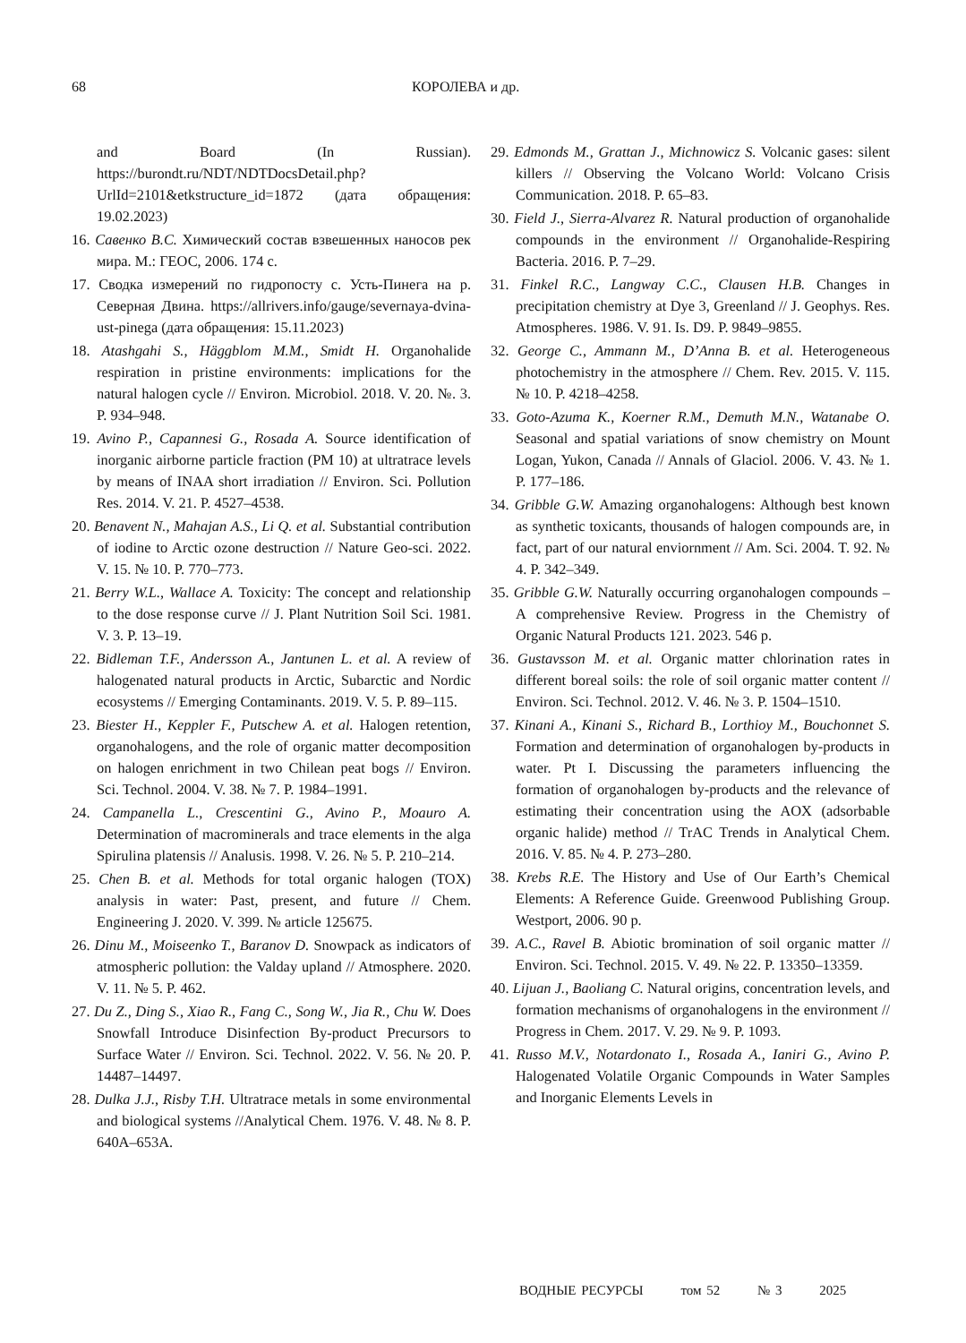68 КОРОЛЕВА и др.
and Board (In Russian). https://burondt.ru/NDT/NDTDocsDetail.php?UrlId=2101&etkstructure_id=1872 (дата обращения: 19.02.2023)
16. Савенко В.С. Химический состав взвешенных наносов рек мира. М.: ГЕОС, 2006. 174 с.
17. Сводка измерений по гидропосту с. Усть-Пинега на р. Северная Двина. https://allrivers.info/gauge/severnaya-dvina-ust-pinega (дата обращения: 15.11.2023)
18. Atashgahi S., Häggblom M.M., Smidt H. Organohalide respiration in pristine environments: implications for the natural halogen cycle // Environ. Microbiol. 2018. V. 20. №. 3. P. 934–948.
19. Avino P., Capannesi G., Rosada A. Source identification of inorganic airborne particle fraction (PM 10) at ultratrace levels by means of INAA short irradiation // Environ. Sci. Pollution Res. 2014. V. 21. P. 4527–4538.
20. Benavent N., Mahajan A.S., Li Q. et al. Substantial contribution of iodine to Arctic ozone destruction // Nature Geo-sci. 2022. V. 15. № 10. P. 770–773.
21. Berry W.L., Wallace A. Toxicity: The concept and relationship to the dose response curve // J. Plant Nutrition Soil Sci. 1981. V. 3. P. 13–19.
22. Bidleman T.F., Andersson A., Jantunen L. et al. A review of halogenated natural products in Arctic, Subarctic and Nordic ecosystems // Emerging Contaminants. 2019. V. 5. P. 89–115.
23. Biester H., Keppler F., Putschew A. et al. Halogen retention, organohalogens, and the role of organic matter decomposition on halogen enrichment in two Chilean peat bogs // Environ. Sci. Technol. 2004. V. 38. № 7. P. 1984–1991.
24. Campanella L., Crescentini G., Avino P., Moauro A. Determination of macrominerals and trace elements in the alga Spirulina platensis // Analusis. 1998. V. 26. № 5. P. 210–214.
25. Chen B. et al. Methods for total organic halogen (TOX) analysis in water: Past, present, and future // Chem. Engineering J. 2020. V. 399. № article 125675.
26. Dinu M., Moiseenko T., Baranov D. Snowpack as indicators of atmospheric pollution: the Valday upland // Atmosphere. 2020. V. 11. № 5. P. 462.
27. Du Z., Ding S., Xiao R., Fang C., Song W., Jia R., Chu W. Does Snowfall Introduce Disinfection By-product Precursors to Surface Water // Environ. Sci. Technol. 2022. V. 56. № 20. P. 14487–14497.
28. Dulka J.J., Risby T.H. Ultratrace metals in some environmental and biological systems //Analytical Chem. 1976. V. 48. № 8. P. 640A–653A.
29. Edmonds M., Grattan J., Michnowicz S. Volcanic gases: silent killers // Observing the Volcano World: Volcano Crisis Communication. 2018. P. 65–83.
30. Field J., Sierra-Alvarez R. Natural production of organohalide compounds in the environment // Organohalide-Respiring Bacteria. 2016. P. 7–29.
31. Finkel R.C., Langway C.C., Clausen H.B. Changes in precipitation chemistry at Dye 3, Greenland // J. Geophys. Res. Atmospheres. 1986. V. 91. Is. D9. P. 9849–9855.
32. George C., Ammann M., D’Anna B. et al. Heterogeneous photochemistry in the atmosphere // Chem. Rev. 2015. V. 115. № 10. P. 4218–4258.
33. Goto-Azuma K., Koerner R.M., Demuth M.N., Watanabe O. Seasonal and spatial variations of snow chemistry on Mount Logan, Yukon, Canada // Annals of Glaciol. 2006. V. 43. № 1. P. 177–186.
34. Gribble G.W. Amazing organohalogens: Although best known as synthetic toxicants, thousands of halogen compounds are, in fact, part of our natural enviornment // Am. Sci. 2004. T. 92. № 4. P. 342–349.
35. Gribble G.W. Naturally occurring organohalogen compounds – A comprehensive Review. Progress in the Chemistry of Organic Natural Products 121. 2023. 546 p.
36. Gustavsson M. et al. Organic matter chlorination rates in different boreal soils: the role of soil organic matter content // Environ. Sci. Technol. 2012. V. 46. № 3. P. 1504–1510.
37. Kinani A., Kinani S., Richard B., Lorthioy M., Bouchonnet S. Formation and determination of organohalogen by-products in water. Pt I. Discussing the parameters influencing the formation of organohalogen by-products and the relevance of estimating their concentration using the AOX (adsorbable organic halide) method // TrAC Trends in Analytical Chem. 2016. V. 85. № 4. P. 273–280.
38. Krebs R.E. The History and Use of Our Earth’s Chemical Elements: A Reference Guide. Greenwood Publishing Group. Westport, 2006. 90 p.
39. A.C., Ravel B. Abiotic bromination of soil organic matter // Environ. Sci. Technol. 2015. V. 49. № 22. P. 13350–13359.
40. Lijuan J., Baoliang C. Natural origins, concentration levels, and formation mechanisms of organohalogens in the environment // Progress in Chem. 2017. V. 29. № 9. P. 1093.
41. Russo M.V., Notardonato I., Rosada A., Ianiri G., Avino P. Halogenated Volatile Organic Compounds in Water Samples and Inorganic Elements Levels in
ВОДНЫЕ РЕСУРСЫ том 52 № 3 2025